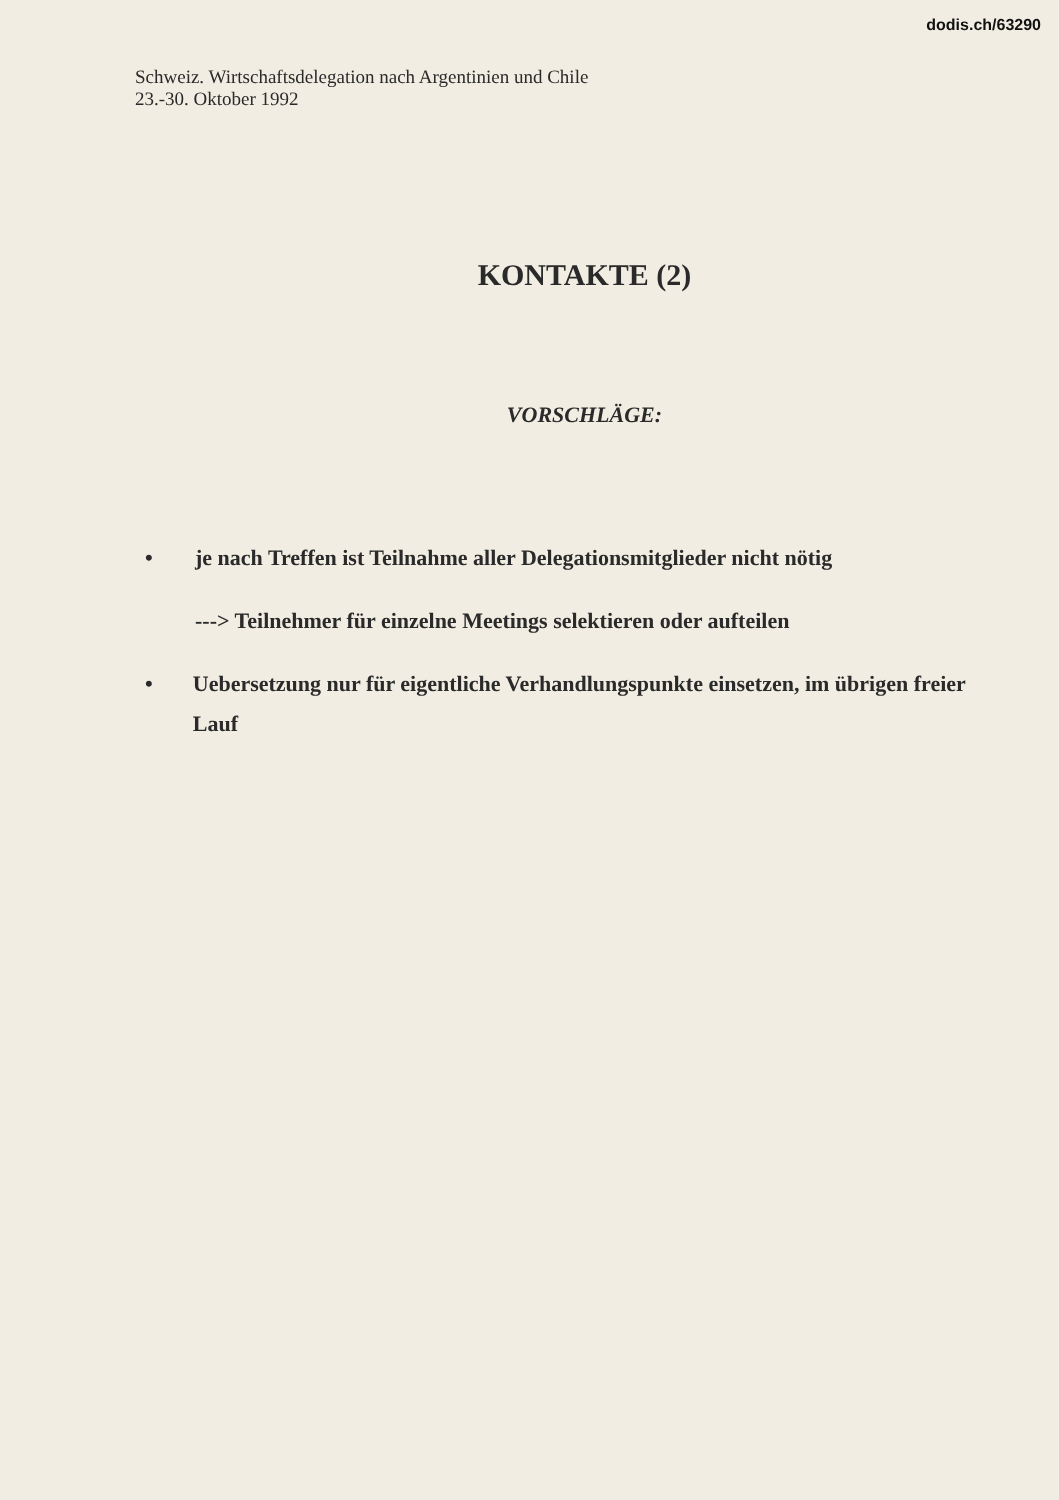dodis.ch/63290
Schweiz. Wirtschaftsdelegation nach Argentinien und Chile
23.-30. Oktober 1992
KONTAKTE (2)
VORSCHLÄGE:
• je nach Treffen ist Teilnahme aller Delegationsmitglieder nicht nötig
---> Teilnehmer für einzelne Meetings selektieren oder aufteilen
• Uebersetzung nur für eigentliche Verhandlungspunkte einsetzen, im übrigen freier Lauf